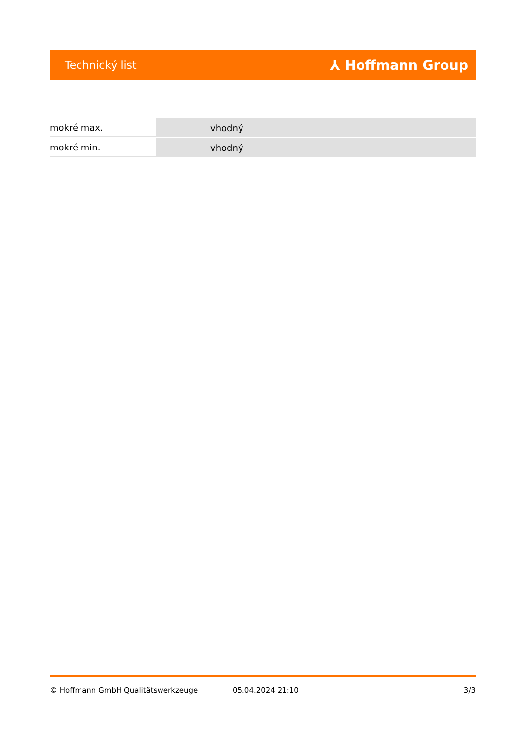Technický list ⅄ Hoffmann Group
| mokré max. | vhodný |
| mokré min. | vhodný |
© Hoffmann GmbH Qualitätswerkzeuge 05.04.2024 21:10 3/3